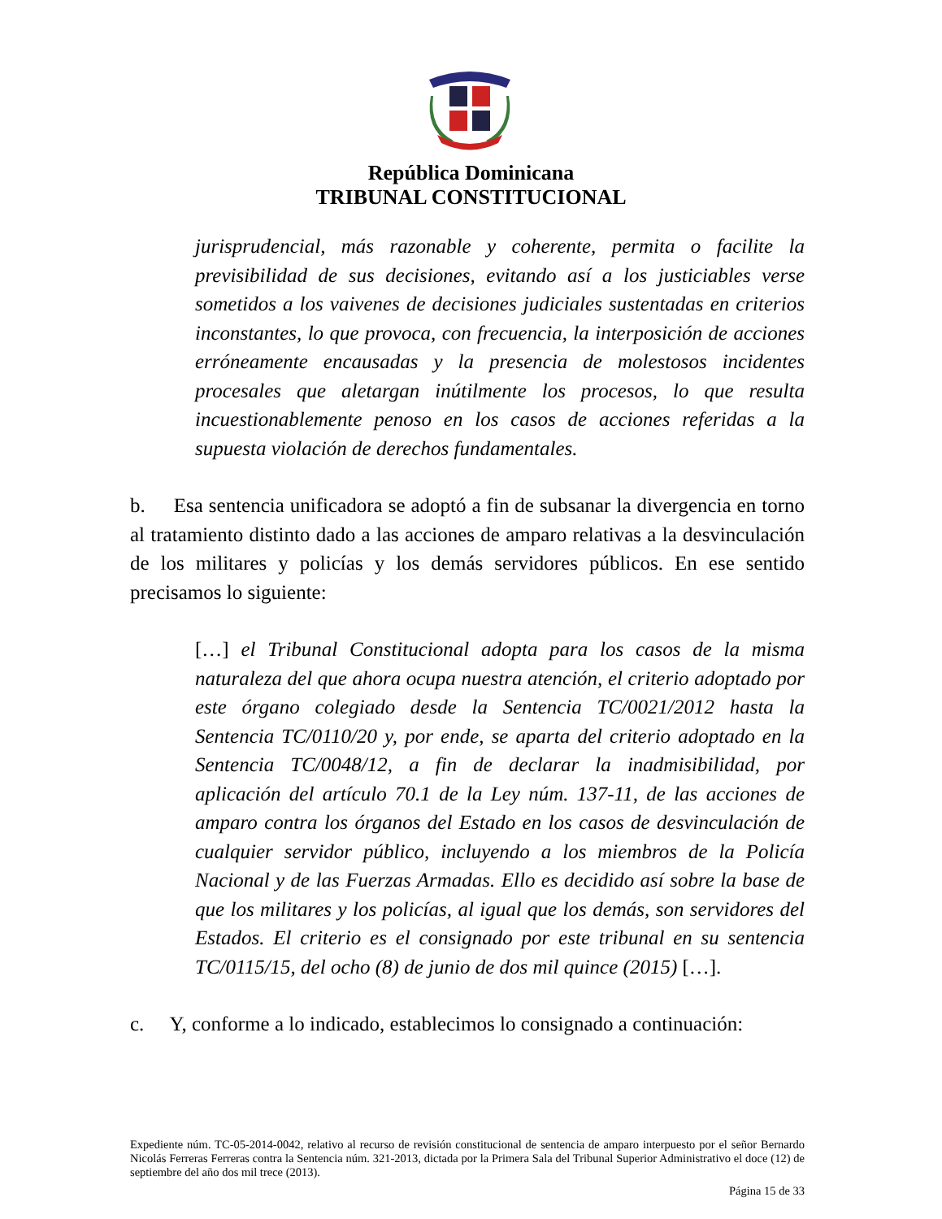República Dominicana
TRIBUNAL CONSTITUCIONAL
jurisprudencial, más razonable y coherente, permita o facilite la previsibilidad de sus decisiones, evitando así a los justiciables verse sometidos a los vaivenes de decisiones judiciales sustentadas en criterios inconstantes, lo que provoca, con frecuencia, la interposición de acciones erróneamente encausadas y la presencia de molestosos incidentes procesales que aletargan inútilmente los procesos, lo que resulta incuestionablemente penoso en los casos de acciones referidas a la supuesta violación de derechos fundamentales.
b. Esa sentencia unificadora se adoptó a fin de subsanar la divergencia en torno al tratamiento distinto dado a las acciones de amparo relativas a la desvinculación de los militares y policías y los demás servidores públicos. En ese sentido precisamos lo siguiente:
[…] el Tribunal Constitucional adopta para los casos de la misma naturaleza del que ahora ocupa nuestra atención, el criterio adoptado por este órgano colegiado desde la Sentencia TC/0021/2012 hasta la Sentencia TC/0110/20 y, por ende, se aparta del criterio adoptado en la Sentencia TC/0048/12, a fin de declarar la inadmisibilidad, por aplicación del artículo 70.1 de la Ley núm. 137-11, de las acciones de amparo contra los órganos del Estado en los casos de desvinculación de cualquier servidor público, incluyendo a los miembros de la Policía Nacional y de las Fuerzas Armadas. Ello es decidido así sobre la base de que los militares y los policías, al igual que los demás, son servidores del Estados. El criterio es el consignado por este tribunal en su sentencia TC/0115/15, del ocho (8) de junio de dos mil quince (2015) […].
c. Y, conforme a lo indicado, establecimos lo consignado a continuación:
Expediente núm. TC-05-2014-0042, relativo al recurso de revisión constitucional de sentencia de amparo interpuesto por el señor Bernardo Nicolás Ferreras Ferreras contra la Sentencia núm. 321-2013, dictada por la Primera Sala del Tribunal Superior Administrativo el doce (12) de septiembre del año dos mil trece (2013).
Página 15 de 33